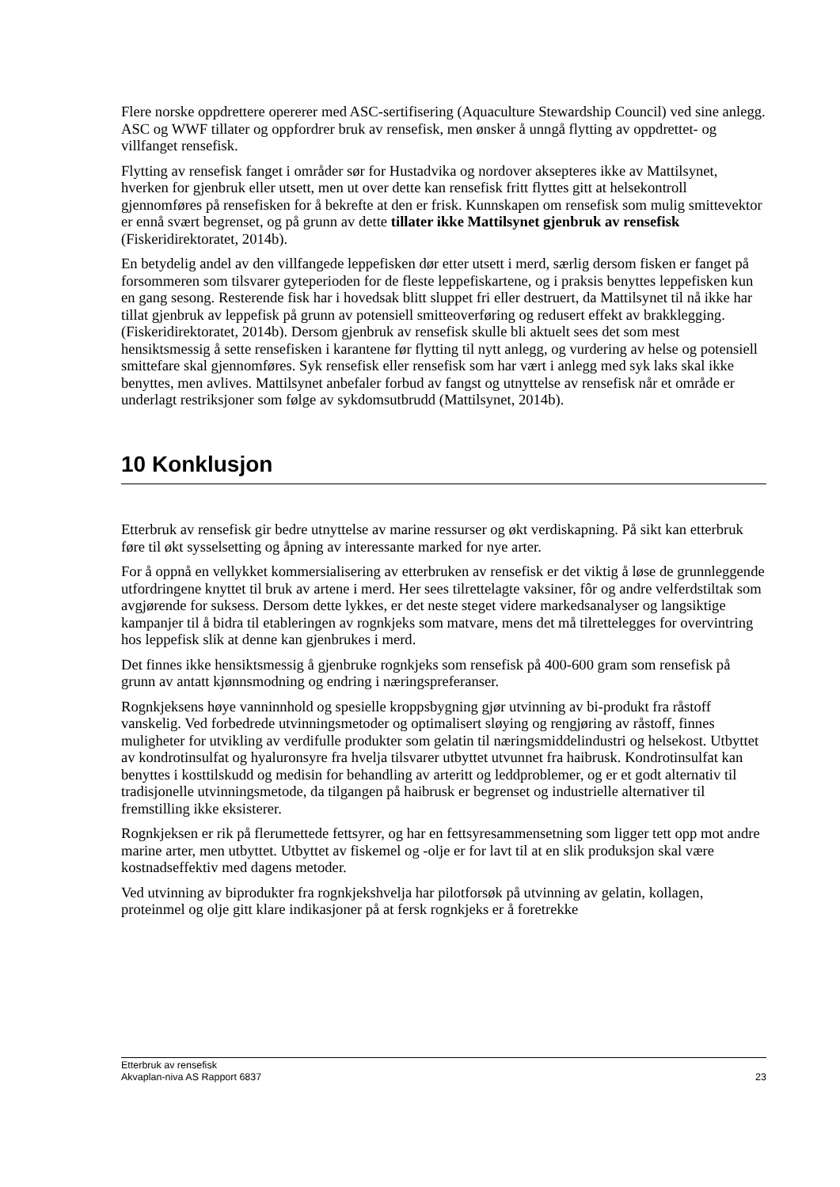Flere norske oppdrettere opererer med ASC-sertifisering (Aquaculture Stewardship Council) ved sine anlegg. ASC og WWF tillater og oppfordrer bruk av rensefisk, men ønsker å unngå flytting av oppdrettet- og villfanget rensefisk.
Flytting av rensefisk fanget i områder sør for Hustadvika og nordover aksepteres ikke av Mattilsynet, hverken for gjenbruk eller utsett, men ut over dette kan rensefisk fritt flyttes gitt at helsekontroll gjennomføres på rensefisken for å bekrefte at den er frisk. Kunnskapen om rensefisk som mulig smittevektor er ennå svært begrenset, og på grunn av dette tillater ikke Mattilsynet gjenbruk av rensefisk (Fiskeridirektoratet, 2014b).
En betydelig andel av den villfangede leppefisken dør etter utsett i merd, særlig dersom fisken er fanget på forsommeren som tilsvarer gyteperioden for de fleste leppefiskartene, og i praksis benyttes leppefisken kun en gang sesong. Resterende fisk har i hovedsak blitt sluppet fri eller destruert, da Mattilsynet til nå ikke har tillat gjenbruk av leppefisk på grunn av potensiell smitteoverføring og redusert effekt av brakklegging. (Fiskeridirektoratet, 2014b). Dersom gjenbruk av rensefisk skulle bli aktuelt sees det som mest hensiktsmessig å sette rensefisken i karantene før flytting til nytt anlegg, og vurdering av helse og potensiell smittefare skal gjennomføres. Syk rensefisk eller rensefisk som har vært i anlegg med syk laks skal ikke benyttes, men avlives. Mattilsynet anbefaler forbud av fangst og utnyttelse av rensefisk når et område er underlagt restriksjoner som følge av sykdomsutbrudd (Mattilsynet, 2014b).
10 Konklusjon
Etterbruk av rensefisk gir bedre utnyttelse av marine ressurser og økt verdiskapning. På sikt kan etterbruk føre til økt sysselsetting og åpning av interessante marked for nye arter.
For å oppnå en vellykket kommersialisering av etterbruken av rensefisk er det viktig å løse de grunnleggende utfordringene knyttet til bruk av artene i merd. Her sees tilrettelagte vaksiner, fôr og andre velferdstiltak som avgjørende for suksess. Dersom dette lykkes, er det neste steget videre markedsanalyser og langsiktige kampanjer til å bidra til etableringen av rognkjeks som matvare, mens det må tilrettelegges for overvintring hos leppefisk slik at denne kan gjenbrukes i merd.
Det finnes ikke hensiktsmessig å gjenbruke rognkjeks som rensefisk på 400-600 gram som rensefisk på grunn av antatt kjønnsmodning og endring i næringspreferanser.
Rognkjeksens høye vanninnhold og spesielle kroppsbygning gjør utvinning av bi-produkt fra råstoff vanskelig. Ved forbedrede utvinningsmetoder og optimalisert sløying og rengjøring av råstoff, finnes muligheter for utvikling av verdifulle produkter som gelatin til næringsmiddelindustri og helsekost. Utbyttet av kondrotinsulfat og hyaluronsyre fra hvelja tilsvarer utbyttet utvunnet fra haibrusk. Kondrotinsulfat kan benyttes i kosttilskudd og medisin for behandling av arteritt og leddproblemer, og er et godt alternativ til tradisjonelle utvinningsmetode, da tilgangen på haibrusk er begrenset og industrielle alternativer til fremstilling ikke eksisterer.
Rognkjeksen er rik på flerumettede fettsyrer, og har en fettsyresammensetning som ligger tett opp mot andre marine arter, men utbyttet. Utbyttet av fiskemel og -olje er for lavt til at en slik produksjon skal være kostnadseffektiv med dagens metoder.
Ved utvinning av biprodukter fra rognkjekshvelja har pilotforsøk på utvinning av gelatin, kollagen, proteinmel og olje gitt klare indikasjoner på at fersk rognkjeks er å foretrekke
Etterbruk av rensefisk
Akvaplan-niva AS Rapport 6837 23